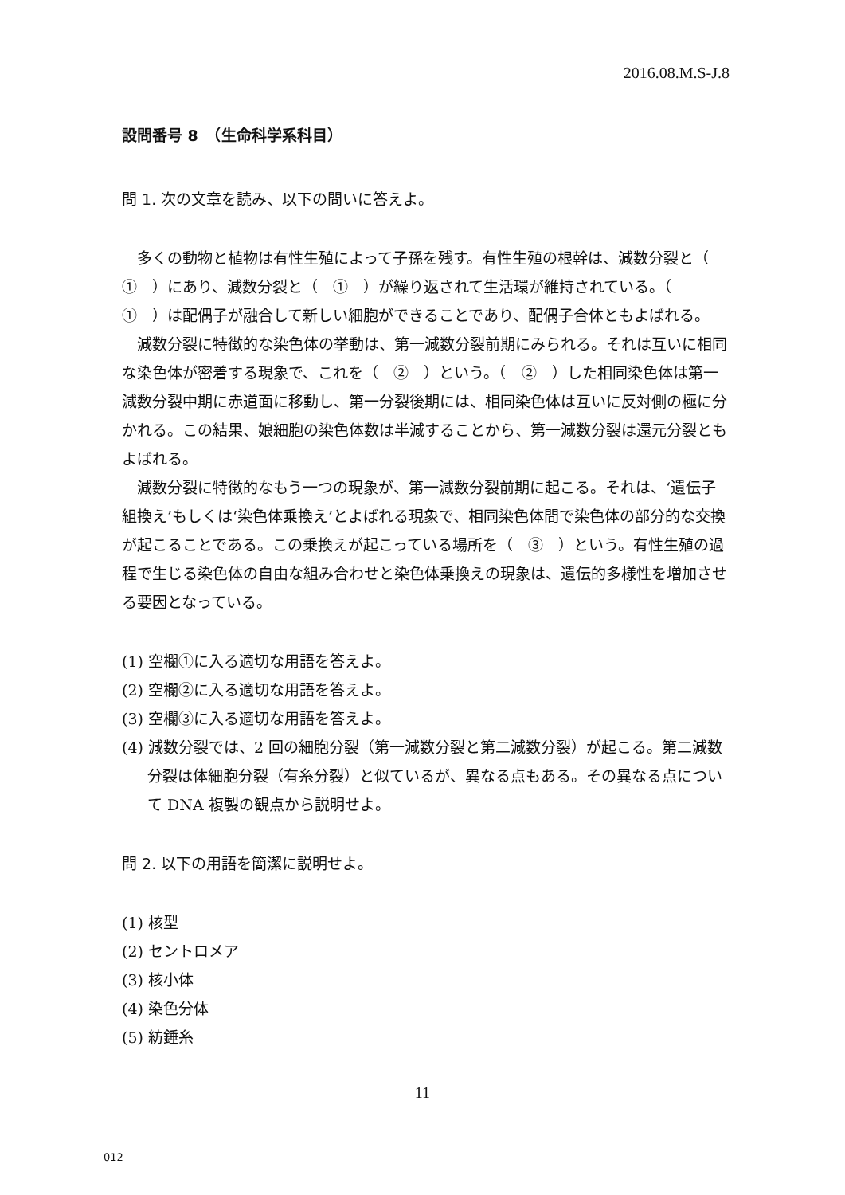2016.08.M.S-J.8
設問番号 8　（生命科学系科目）
問 1. 次の文章を読み、以下の問いに答えよ。
多くの動物と植物は有性生殖によって子孫を残す。有性生殖の根幹は、減数分裂と（　①　）にあり、減数分裂と（　①　）が繰り返されて生活環が維持されている。（　①　）は配偶子が融合して新しい細胞ができることであり、配偶子合体ともよばれる。
減数分裂に特徴的な染色体の挙動は、第一減数分裂前期にみられる。それは互いに相同な染色体が密着する現象で、これを（　②　）という。（　②　）した相同染色体は第一減数分裂中期に赤道面に移動し、第一分裂後期には、相同染色体は互いに反対側の極に分かれる。この結果、娘細胞の染色体数は半減することから、第一減数分裂は還元分裂ともよばれる。
減数分裂に特徴的なもう一つの現象が、第一減数分裂前期に起こる。それは、‘遺伝子組換え’もしくは‘染色体乗換え’とよばれる現象で、相同染色体間で染色体の部分的な交換が起こることである。この乗換えが起こっている場所を（　③　）という。有性生殖の過程で生じる染色体の自由な組み合わせと染色体乗換えの現象は、遺伝的多様性を増加させる要因となっている。
(1) 空欄①に入る適切な用語を答えよ。
(2) 空欄②に入る適切な用語を答えよ。
(3) 空欄③に入る適切な用語を答えよ。
(4) 減数分裂では、2 回の細胞分裂（第一減数分裂と第二減数分裂）が起こる。第二減数分裂は体細胞分裂（有糸分裂）と似ているが、異なる点もある。その異なる点について DNA 複製の観点から説明せよ。
問 2. 以下の用語を簡潔に説明せよ。
(1) 核型
(2) セントロメア
(3) 核小体
(4) 染色分体
(5) 紡錘糸
11
012